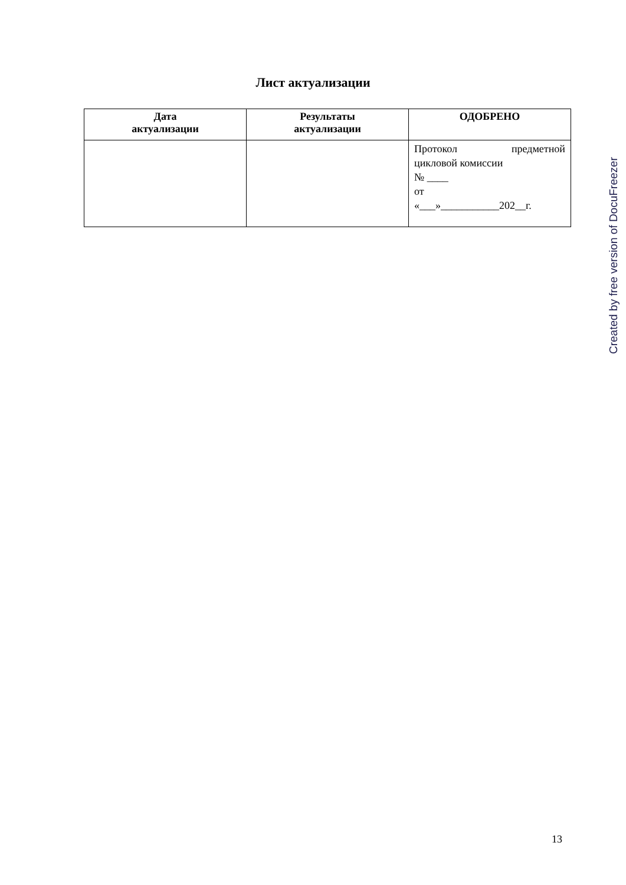Лист актуализации
| Дата актуализации | Результаты актуализации | ОДОБРЕНО |
| --- | --- | --- |
| | | Протокол предметной цикловой комиссии № ____ от «___»___________202__г. |
Created by free version of DocuFreezer
13